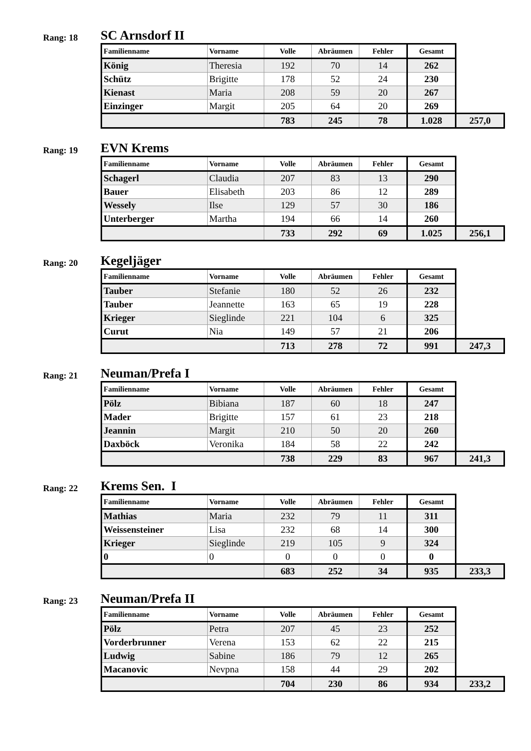Rang: 18
SC Arnsdorf II
| Familienname | Vorname | Volle | Abräumen | Fehler | Gesamt | |
| --- | --- | --- | --- | --- | --- | --- |
| König | Theresia | 192 | 70 | 14 | 262 | |
| Schütz | Brigitte | 178 | 52 | 24 | 230 | |
| Kienast | Maria | 208 | 59 | 20 | 267 | |
| Einzinger | Margit | 205 | 64 | 20 | 269 | |
| | | 783 | 245 | 78 | 1.028 | 257,0 |
Rang: 19
EVN Krems
| Familienname | Vorname | Volle | Abräumen | Fehler | Gesamt | |
| --- | --- | --- | --- | --- | --- | --- |
| Schagerl | Claudia | 207 | 83 | 13 | 290 | |
| Bauer | Elisabeth | 203 | 86 | 12 | 289 | |
| Wessely | Ilse | 129 | 57 | 30 | 186 | |
| Unterberger | Martha | 194 | 66 | 14 | 260 | |
| | | 733 | 292 | 69 | 1.025 | 256,1 |
Rang: 20
Kegeljäger
| Familienname | Vorname | Volle | Abräumen | Fehler | Gesamt | |
| --- | --- | --- | --- | --- | --- | --- |
| Tauber | Stefanie | 180 | 52 | 26 | 232 | |
| Tauber | Jeannette | 163 | 65 | 19 | 228 | |
| Krieger | Sieglinde | 221 | 104 | 6 | 325 | |
| Curut | Nia | 149 | 57 | 21 | 206 | |
| | | 713 | 278 | 72 | 991 | 247,3 |
Rang: 21
Neuman/Prefa I
| Familienname | Vorname | Volle | Abräumen | Fehler | Gesamt | |
| --- | --- | --- | --- | --- | --- | --- |
| Pölz | Bibiana | 187 | 60 | 18 | 247 | |
| Mader | Brigitte | 157 | 61 | 23 | 218 | |
| Jeannin | Margit | 210 | 50 | 20 | 260 | |
| Daxböck | Veronika | 184 | 58 | 22 | 242 | |
| | | 738 | 229 | 83 | 967 | 241,3 |
Rang: 22
Krems Sen. I
| Familienname | Vorname | Volle | Abräumen | Fehler | Gesamt | |
| --- | --- | --- | --- | --- | --- | --- |
| Mathias | Maria | 232 | 79 | 11 | 311 | |
| Weissensteiner | Lisa | 232 | 68 | 14 | 300 | |
| Krieger | Sieglinde | 219 | 105 | 9 | 324 | |
| 0 | 0 | 0 | 0 | 0 | 0 | |
| | | 683 | 252 | 34 | 935 | 233,3 |
Rang: 23
Neuman/Prefa II
| Familienname | Vorname | Volle | Abräumen | Fehler | Gesamt | |
| --- | --- | --- | --- | --- | --- | --- |
| Pölz | Petra | 207 | 45 | 23 | 252 | |
| Vorderbrunner | Verena | 153 | 62 | 22 | 215 | |
| Ludwig | Sabine | 186 | 79 | 12 | 265 | |
| Macanovic | Nevpna | 158 | 44 | 29 | 202 | |
| | | 704 | 230 | 86 | 934 | 233,2 |